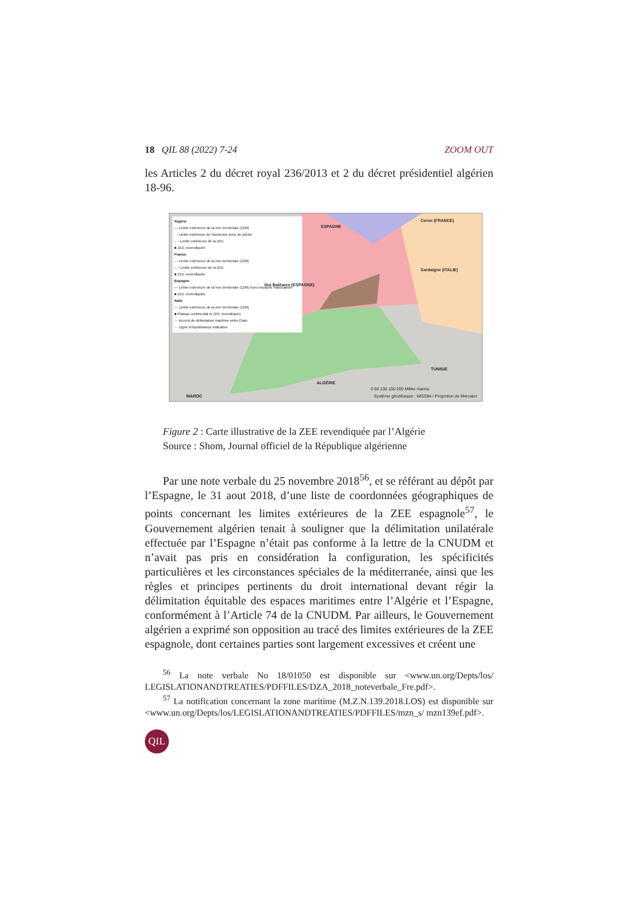18 QIL 88 (2022) 7-24 ZOOM OUT
les Articles 2 du décret royal 236/2013 et 2 du décret présidentiel algérien 18-96.
Algérie
— Limite extérieure de la mer territoriale (12M)
· · Limite extérieure de l'ancienne zone de pêche
– – Limite extérieure de la ZEE
■ ZEE revendiquée
France
— Limite extérieure de la mer territoriale (12M)
– – Limite extérieure de la ZEE
■ ZEE revendiquée
Espagne
— Limite extérieure de la mer territoriale (12M) hors enclaves marocaines
■ ZEE revendiquée
Italie
— Limite extérieure de la mer territoriale (12M)
■ Plateau continental et ZPE revendiqués
··· Accord de délimitation maritime entre États
··· Ligne d'équidistance indicative
ESPAGNE
Corse (FRANCE)
Sardaigne (ITALIE)
Iles Baléares (ESPAGNE)
TUNISIE
ALGÉRIE
MAROC
0 50 100 150 200 Milles marins
Système géodésique : WGS84 / Projection de Mercator
Figure 2 : Carte illustrative de la ZEE revendiquée par l’Algérie
Source : Shom, Journal officiel de la République algérienne
Par une note verbale du 25 novembre 2018<sup>56</sup>, et se référant au dépôt par l’Espagne, le 31 aout 2018, d’une liste de coordonnées géographiques de points concernant les limites extérieures de la ZEE espagnole<sup>57</sup>, le Gouvernement algérien tenait à souligner que la délimitation unilatérale effectuée par l’Espagne n’était pas conforme à la lettre de la CNUDM et n’avait pas pris en considération la configuration, les spécificités particulières et les circonstances spéciales de la méditerranée, ainsi que les règles et principes pertinents du droit international devant régir la délimitation équitable des espaces maritimes entre l’Algérie et l’Espagne, conformément à l’Article 74 de la CNUDM. Par ailleurs, le Gouvernement algérien a exprimé son opposition au tracé des limites extérieures de la ZEE espagnole, dont certaines parties sont largement excessives et créent une
<sup>56</sup> La note verbale No 18/01050 est disponible sur <www.un.org/Depts/los/ LEGISLATIONANDTREATIES/PDFFILES/DZA_2018_noteverbale_Fre.pdf>.
<sup>57</sup> La notification concernant la zone maritime (M.Z.N.139.2018.LOS) est disponible sur <www.un.org/Depts/los/LEGISLATIONANDTREATIES/PDFFILES/mzn_s/ mzn139ef.pdf>.
QIL